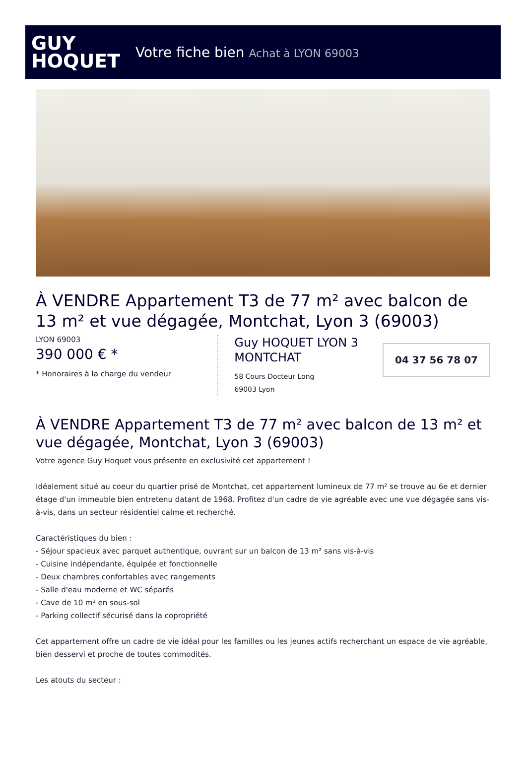GUY
HOQUET
Votre fiche bien Achat à LYON 69003
À VENDRE Appartement T3 de 77 m² avec balcon de 13 m² et vue dégagée, Montchat, Lyon 3 (69003)
LYON 69003
390 000 € *
* Honoraires à la charge du vendeur
Guy HOQUET LYON 3 MONTCHAT
58 Cours Docteur Long
69003 Lyon
04 37 56 78 07
À VENDRE Appartement T3 de 77 m² avec balcon de 13 m² et vue dégagée, Montchat, Lyon 3 (69003)
Votre agence Guy Hoquet vous présente en exclusivité cet appartement !
Idéalement situé au coeur du quartier prisé de Montchat, cet appartement lumineux de 77 m² se trouve au 6e et dernier étage d'un immeuble bien entretenu datant de 1968. Profitez d'un cadre de vie agréable avec une vue dégagée sans vis-à-vis, dans un secteur résidentiel calme et recherché.
Caractéristiques du bien :
- Séjour spacieux avec parquet authentique, ouvrant sur un balcon de 13 m² sans vis-à-vis
- Cuisine indépendante, équipée et fonctionnelle
- Deux chambres confortables avec rangements
- Salle d'eau moderne et WC séparés
- Cave de 10 m² en sous-sol
- Parking collectif sécurisé dans la copropriété
Cet appartement offre un cadre de vie idéal pour les familles ou les jeunes actifs recherchant un espace de vie agréable, bien desservi et proche de toutes commodités.
Les atouts du secteur :